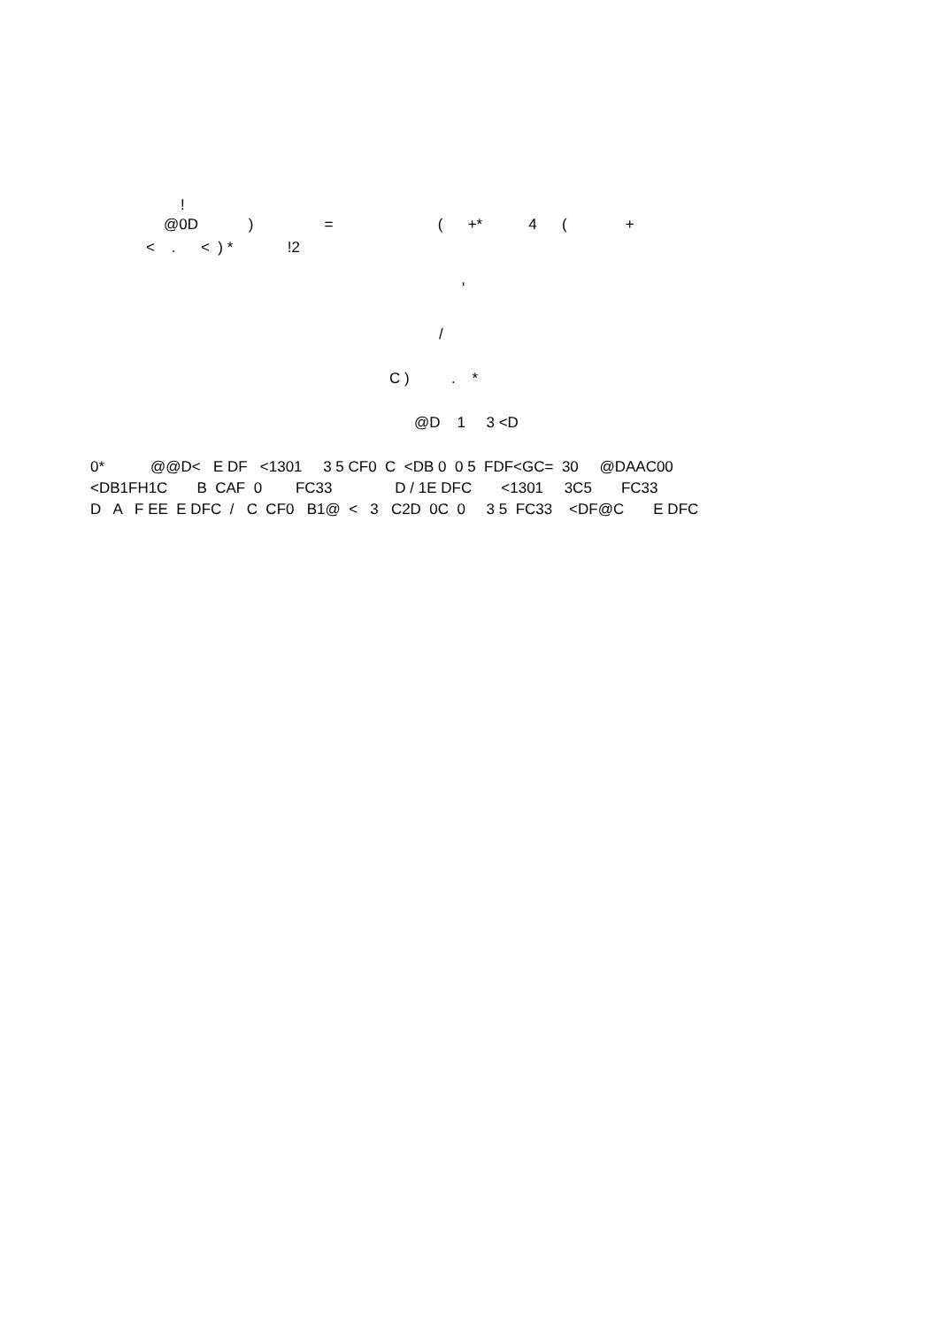!
@0D ) = ( +* 4 ( +
< . < ) * !2
'
/
C ) . *
@D 1 3 <D
0* @@D< E DF <1301 3 5 CF0 C <DB 0 0 5 FDF<GC= 30 @DAAC00
<DB1FH1C B CAF 0 FC33 D / 1E DFC <1301 3C5 FC33
D A F EE E DFC / C CF0 B1@ < 3 C2D 0C 0 3 5 FC33 <DF@C E DFC